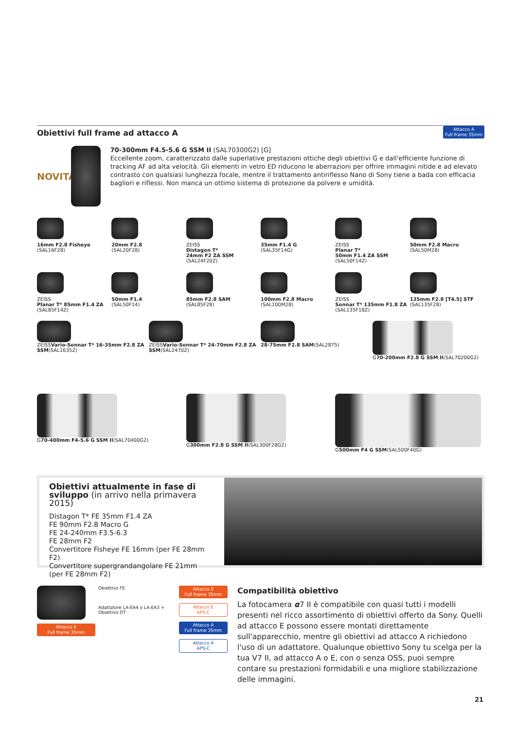Obiettivi full frame ad attacco A
Attacco A
Full frame 35mm
NOVITÀ
70-300mm F4.5-5.6 G SSM II (SAL70300G2) [G]
Eccellente zoom, caratterizzato dalle superlative prestazioni ottiche degli obiettivi G e dall'efficiente funzione di tracking AF ad alta velocità. Gli elementi in vetro ED riducono le aberrazioni per offrire immagini nitide e ad elevato contrasto con qualsiasi lunghezza focale, mentre il trattamento antiriflesso Nano di Sony tiene a bada con efficacia bagliori e riflessi. Non manca un ottimo sistema di protezione da polvere e umidità.
16mm F2.8 Fisheye
(SAL16F28)
20mm F2.8
(SAL20F28)
ZEISS
Distagon T*
24mm F2 ZA SSM
(SAL24F20Z)
35mm F1.4 G
(SAL35F14G)
ZEISS
Planar T*
50mm F1.4 ZA SSM
(SAL50F14Z)
50mm F2.8 Macro
(SAL50M28)
ZEISS
Planar T* 85mm F1.4 ZA
(SAL85F14Z)
50mm F1.4
(SAL50F14)
85mm F2.8 SAM
(SAL85F28)
100mm F2.8 Macro
(SAL100M28)
ZEISS
Sonnar T* 135mm F1.8 ZA
(SAL135F18Z)
135mm F2.8 [T4.5] STF
(SAL135F28)
ZEISSVario-Sonnar T* 16-35mm F2.8 ZA SSM(SAL1635Z)
ZEISSVario-Sonnar T* 24-70mm F2.8 ZA SSM(SAL2470Z)
28-75mm F2.8 SAM(SAL2875)
G70-200mm F2.8 G SSM II(SAL70200G2)
G70-400mm F4-5.6 G SSM II(SAL70400G2)
G300mm F2.8 G SSM II(SAL300F28G2)
G500mm F4 G SSM(SAL500F40G)
Obiettivi attualmente in fase di sviluppo (in arrivo nella primavera 2015)
Distagon T* FE 35mm F1.4 ZA
FE 90mm F2.8 Macro G
FE 24-240mm F3.5-6.3
FE 28mm F2
Convertitore Fisheye FE 16mm (per FE 28mm F2)
Convertitore supergrandangolare FE 21mm
(per FE 28mm F2)
Attacco E
Full frame 35mm
Obiettivo FE
Adattatore LA-EA4 o LA-EA3 +
Obiettivo DT
Attacco E
Full frame 35mm
Attacco E
APS-C
Attacco A
Full frame 35mm
Attacco A
APS-C
Compatibilità obiettivo
La fotocamera α7 II è compatibile con quasi tutti i modelli presenti nel ricco assortimento di obiettivi offerto da Sony. Quelli ad attacco E possono essere montati direttamente sull'apparecchio, mentre gli obiettivi ad attacco A richiedono l'uso di un adattatore. Qualunque obiettivo Sony tu scelga per la tua V7 II, ad attacco A o E, con o senza OSS, puoi sempre contare su prestazioni formidabili e una migliore stabilizzazione delle immagini.
21